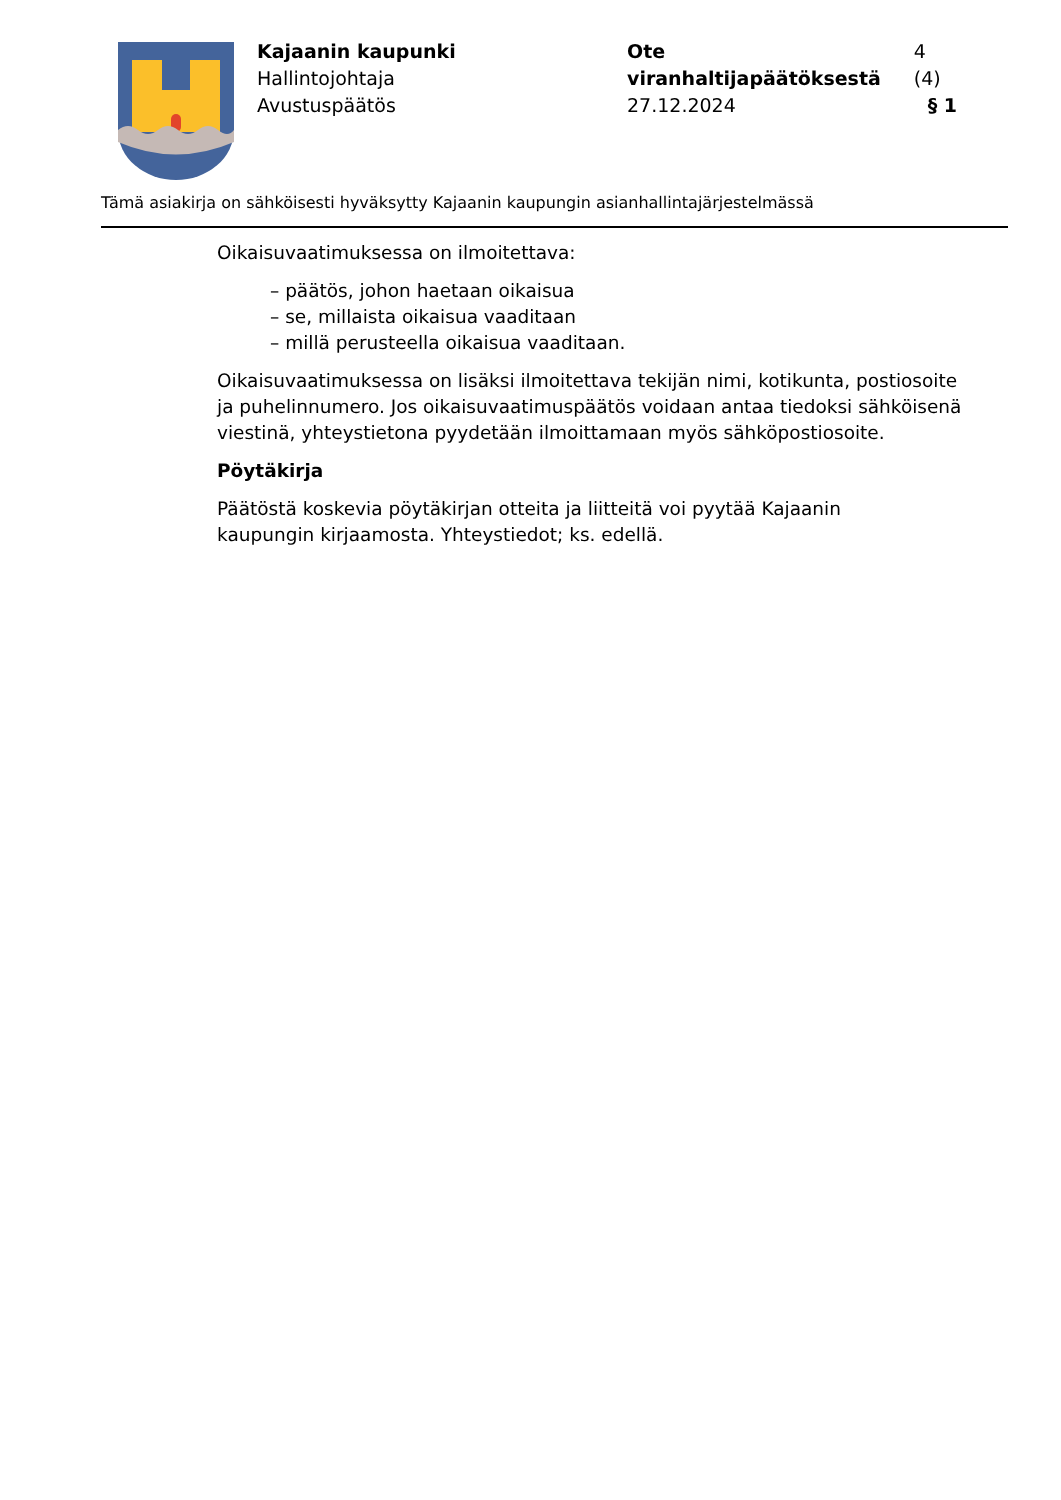Kajaanin kaupunki
Hallintojohtaja
Avustuspäätös
Ote viranhaltijapäätöksestä 4 (4)
27.12.2024 § 1
Tämä asiakirja on sähköisesti hyväksytty Kajaanin kaupungin asianhallintajärjestelmässä
Oikaisuvaatimuksessa on ilmoitettava:
– päätös, johon haetaan oikaisua
– se, millaista oikaisua vaaditaan
– millä perusteella oikaisua vaaditaan.
Oikaisuvaatimuksessa on lisäksi ilmoitettava tekijän nimi, kotikunta, postiosoite ja puhelinnumero. Jos oikaisuvaatimuspäätös voidaan antaa tiedoksi sähköisenä viestinä, yhteystietona pyydetään ilmoittamaan myös sähköpostiosoite.
Pöytäkirja
Päätöstä koskevia pöytäkirjan otteita ja liitteitä voi pyytää Kajaanin
kaupungin kirjaamosta. Yhteystiedot; ks. edellä.